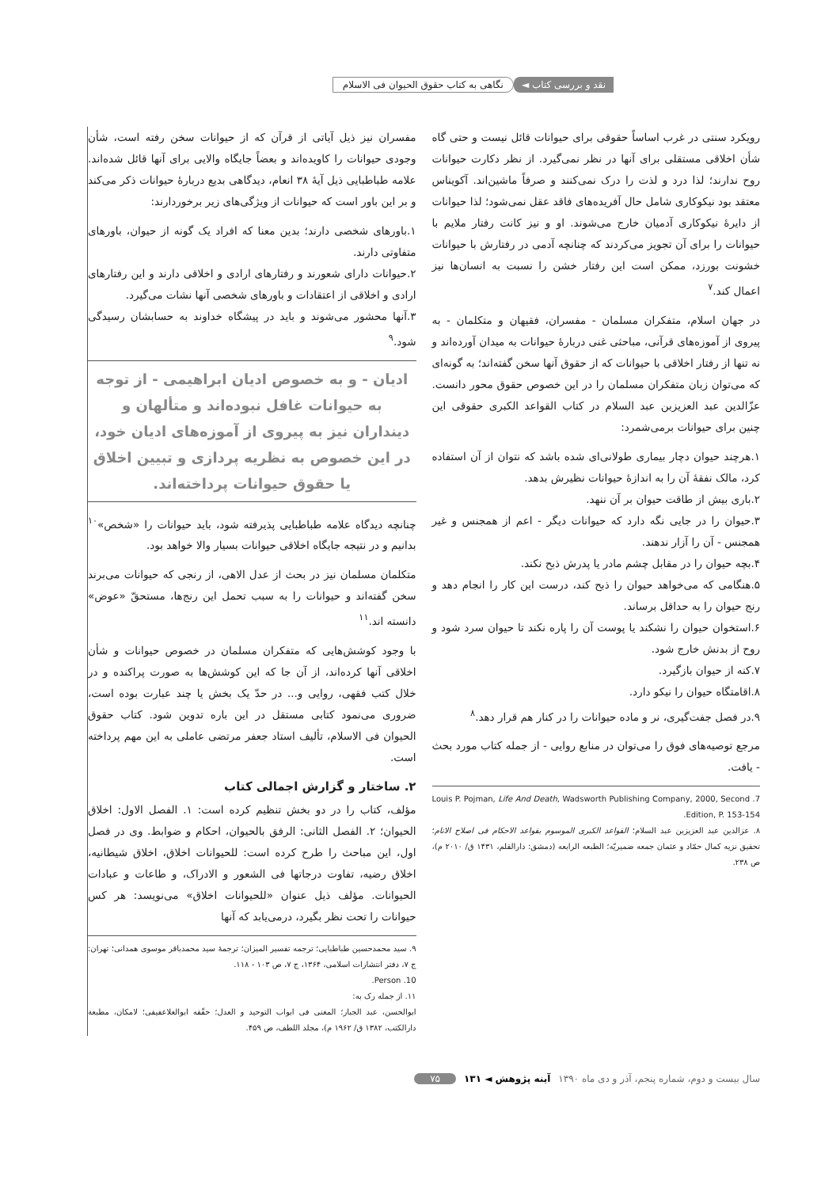نقد و بررسی کتاب ◄ نگاهی به کتاب حقوق الحیوان فی الاسلام
رویکرد سنتی در غرب اساساً حقوقی برای حیوانات قائل نیست و حتی گاه شأن اخلاقی مستقلی برای آنها در نظر نمی‌گیرد. از نظر دکارت حیوانات روح ندارند؛ لذا درد و لذت را درک نمی‌کنند و صرفاً ماشین‌اند. آکویناس معتقد بود نیکوکاری شامل حال آفریده‌های فاقد عقل نمی‌شود؛ لذا حیوانات از دایرهٔ نیکوکاری آدمیان خارج می‌شوند. او و نیز کانت رفتار ملایم با حیوانات را برای آن تجویز می‌کردند که چنانچه آدمی در رفتارش با حیوانات خشونت بورزد، ممکن است این رفتار خشن را نسبت به انسان‌ها نیز اعمال کند.<sup>۷</sup>
در جهان اسلام، متفکران مسلمان - مفسران، فقیهان و متکلمان - به پیروی از آموزه‌های قرآنی، مباحثی غنی دربارهٔ حیوانات به میدان آورده‌اند و نه تنها از رفتار اخلاقی با حیوانات که از حقوق آنها سخن گفته‌اند؛ به گونه‌ای که می‌توان زبان متفکران مسلمان را در این خصوص حقوق محور دانست. عزّالدین عبد العزیزبن عبد السلام در کتاب القواعد الکبری حقوقی این چنین برای حیوانات برمی‌شمرد:
۱.هرچند حیوان دچار بیماری طولانی‌ای شده باشد که نتوان از آن استفاده کرد، مالک نفقهٔ آن را به اندازهٔ حیوانات نظیرش بدهد.
۲.باری بیش از طاقت حیوان بر آن ننهد.
۳.حیوان را در جایی نگه دارد که حیوانات دیگر - اعم از همجنس و غیر همجنس - آن را آزار ندهند.
۴.بچه حیوان را در مقابل چشم مادر یا پدرش ذبح نکند.
۵.هنگامی که می‌خواهد حیوان را ذبح کند، درست این کار را انجام دهد و رنج حیوان را به حداقل برساند.
۶.استخوان حیوان را نشکند یا پوست آن را پاره نکند تا حیوان سرد شود و روح از بدنش خارج شود.
۷.کنه از حیوان بازگیرد.
۸.اقامتگاه حیوان را نیکو دارد.
۹.در فصل جفت‌گیری، نر و ماده حیوانات را در کنار هم قرار دهد.<sup>۸</sup>
مرجع توصیه‌های فوق را می‌توان در منابع روایی - از جمله کتاب مورد بحث - یافت.
7. Louis P. Pojman, Life And Death, Wadsworth Publishing Company, 2000, Second Edition, P. 153-154.
۸. عزالدین عبد العزیزبن عبد السلام؛ القواعد الکبری الموسوم بقواعد الاحکام فی اصلاح الانام؛ تحقیق نزیه کمال حمّاد و عثمان جمعه ضمیریّه؛ الطبعه الرابعه (دمشق: دارالقلم، ۱۴۳۱ ق/ ۲۰۱۰ م)، ص ۲۳۸.
مفسران نیز ذیل آیاتی از قرآن که از حیوانات سخن رفته است، شأن وجودی حیوانات را کاویده‌اند و بعضاً جایگاه والایی برای آنها قائل شده‌اند. علامه طباطبایی ذیل آیهٔ ۳۸ انعام، دیدگاهی بدیع دربارهٔ حیوانات ذکر می‌کند و بر این باور است که حیوانات از ویژگی‌های زیر برخوردارند:
۱.باورهای شخصی دارند؛ بدین معنا که افراد یک گونه از حیوان، باورهای متفاوتی دارند.
۲.حیوانات دارای شعورند و رفتارهای ارادی و اخلاقی دارند و این رفتارهای ارادی و اخلاقی از اعتقادات و باورهای شخصی آنها نشات می‌گیرد.
۳.آنها محشور می‌شوند و باید در پیشگاه خداوند به حسابشان رسیدگی شود.<sup>۹</sup>
ادیان - و به خصوص ادیان ابراهیمی - از توجه به حیوانات غافل نبوده‌اند و متألهان و دینداران نیز به پیروی از آموزه‌های ادیان خود، در این خصوص به نظریه پردازی و تبیین اخلاق یا حقوق حیوانات پرداخته‌اند.
چنانچه دیدگاه علامه طباطبایی پذیرفته شود، باید حیوانات را «شخص»<sup>۱۰</sup> بدانیم و در نتیجه جایگاه اخلاقی حیوانات بسیار والا خواهد بود.
متکلمان مسلمان نیز در بحث از عدل الاهی، از رنجی که حیوانات می‌برند سخن گفته‌اند و حیوانات را به سبب تحمل این رنج‌ها، مستحقّ «عوض» دانسته اند.<sup>۱۱</sup>
با وجود کوشش‌هایی که متفکران مسلمان در خصوص حیوانات و شأن اخلاقی آنها کرده‌اند، از آن جا که این کوشش‌ها به صورت پراکنده و در خلال کتب فقهی، روایی و... در حدّ یک بخش یا چند عبارت بوده است، ضروری می‌نمود کتابی مستقل در این باره تدوین شود. کتاب حقوق الحیوان فی الاسلام، تألیف استاد جعفر مرتضی عاملی به این مهم پرداخته است.
۲. ساختار و گزارش اجمالی کتاب
مؤلف، کتاب را در دو بخش تنظیم کرده است: ۱. الفصل الاول: اخلاق الحیوان؛ ۲. الفصل الثانی: الرفق بالحیوان، احکام و ضوابط. وی در فصل اول، این مباحث را طرح کرده است: للحیوانات اخلاق، اخلاق شیطانیه، اخلاق رضیه، تفاوت درجاتها فی الشعور و الادراک، و طاعات و عبادات الحیوانات. مؤلف ذیل عنوان «للحیوانات اخلاق» می‌نویسد: هر کس حیوانات را تحت نظر بگیرد، درمی‌یابد که آنها
۹. سید محمدحسین طباطبایی؛ ترجمه تفسیر المیزان؛ ترجمهٔ سید محمدباقر موسوی همدانی؛ تهران: ج ۷، دفتر انتشارات اسلامی، ۱۳۶۴، ج ۷، ص ۱۰۳ - ۱۱۸.
10. Person.
۱۱. از جمله رک به:
ابوالحسن، عبد الجبار؛ المغنی فی ابواب التوحید و العدل؛ حقّقه ابوالعلاعفیفی؛ لامکان، مطبعة دارالکتب، ۱۳۸۲ ق/ ۱۹۶۲ م)، مجلد اللطف، ص ۴۵۹.
سال بیست و دوم، شماره پنجم، آذر و دی ماه ۱۳۹۰ آینه پژوهش ◄ ۱۳۱ ۷۵